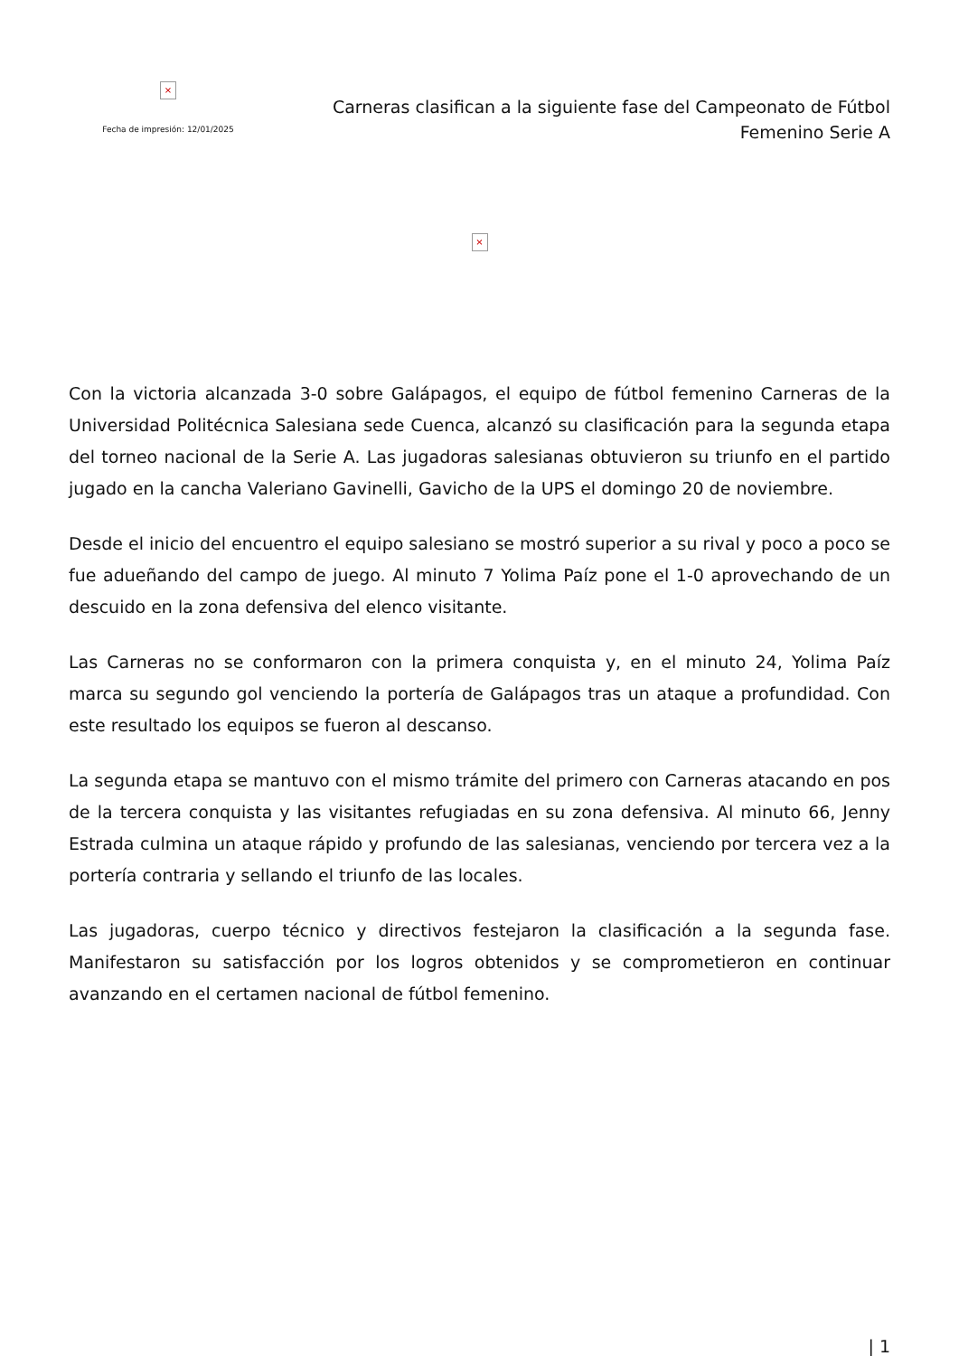×
Fecha de impresión: 12/01/2025
Carneras clasifican a la siguiente fase del Campeonato de Fútbol
Femenino Serie A
×
Con la victoria alcanzada 3-0 sobre Galápagos, el equipo de fútbol femenino Carneras de la Universidad Politécnica Salesiana sede Cuenca, alcanzó su clasificación para la segunda etapa del torneo nacional de la Serie A. Las jugadoras salesianas obtuvieron su triunfo en el partido jugado en la cancha Valeriano Gavinelli, Gavicho de la UPS el domingo 20 de noviembre.
Desde el inicio del encuentro el equipo salesiano se mostró superior a su rival y poco a poco se fue adueñando del campo de juego. Al minuto 7 Yolima Paíz pone el 1-0 aprovechando de un descuido en la zona defensiva del elenco visitante.
Las Carneras no se conformaron con la primera conquista y, en el minuto 24, Yolima Paíz marca su segundo gol venciendo la portería de Galápagos tras un ataque a profundidad. Con este resultado los equipos se fueron al descanso.
La segunda etapa se mantuvo con el mismo trámite del primero con Carneras atacando en pos de la tercera conquista y las visitantes refugiadas en su zona defensiva. Al minuto 66, Jenny Estrada culmina un ataque rápido y profundo de las salesianas, venciendo por tercera vez a la portería contraria y sellando el triunfo de las locales.
Las jugadoras, cuerpo técnico y directivos festejaron la clasificación a la segunda fase. Manifestaron su satisfacción por los logros obtenidos y se comprometieron en continuar avanzando en el certamen nacional de fútbol femenino.
| 1